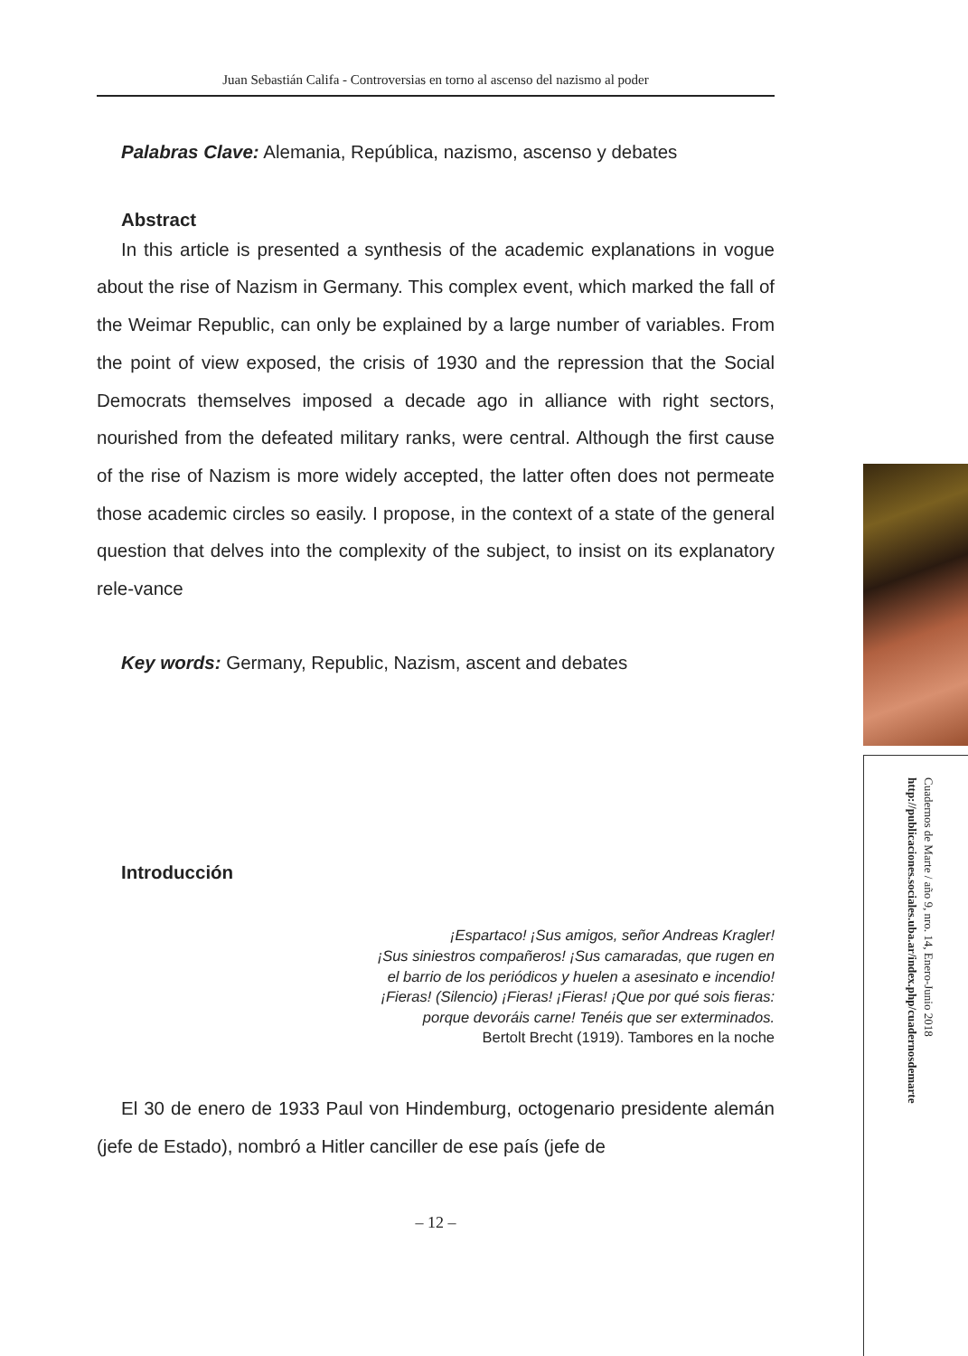Juan Sebastián Califa - Controversias en torno al ascenso del nazismo al poder
Palabras Clave: Alemania, República, nazismo, ascenso y debates
Abstract
In this article is presented a synthesis of the academic explanations in vogue about the rise of Nazism in Germany. This complex event, which marked the fall of the Weimar Republic, can only be explained by a large number of variables. From the point of view exposed, the crisis of 1930 and the repression that the Social Democrats themselves imposed a decade ago in alliance with right sectors, nourished from the defeated military ranks, were central. Although the first cause of the rise of Nazism is more widely accepted, the latter often does not permeate those academic circles so easily. I propose, in the context of a state of the general question that delves into the complexity of the subject, to insist on its explanatory rele-vance
Key words: Germany, Republic, Nazism, ascent and debates
Introducción
¡Espartaco! ¡Sus amigos, señor Andreas Kragler!
¡Sus siniestros compañeros! ¡Sus camaradas, que rugen en
el barrio de los periódicos y huelen a asesinato e incendio!
¡Fieras! (Silencio) ¡Fieras! ¡Fieras! ¡Que por qué sois fieras:
porque devoráis carne! Tenéis que ser exterminados.
Bertolt Brecht (1919). Tambores en la noche
El 30 de enero de 1933 Paul von Hindemburg, octogenario presidente alemán (jefe de Estado), nombró a Hitler canciller de ese país (jefe de
– 12 –
Cuadernos de Marte / año 9, nro. 14, Enero-Junio 2018
http://publicaciones.sociales.uba.ar/index.php/cuadernosdemarte